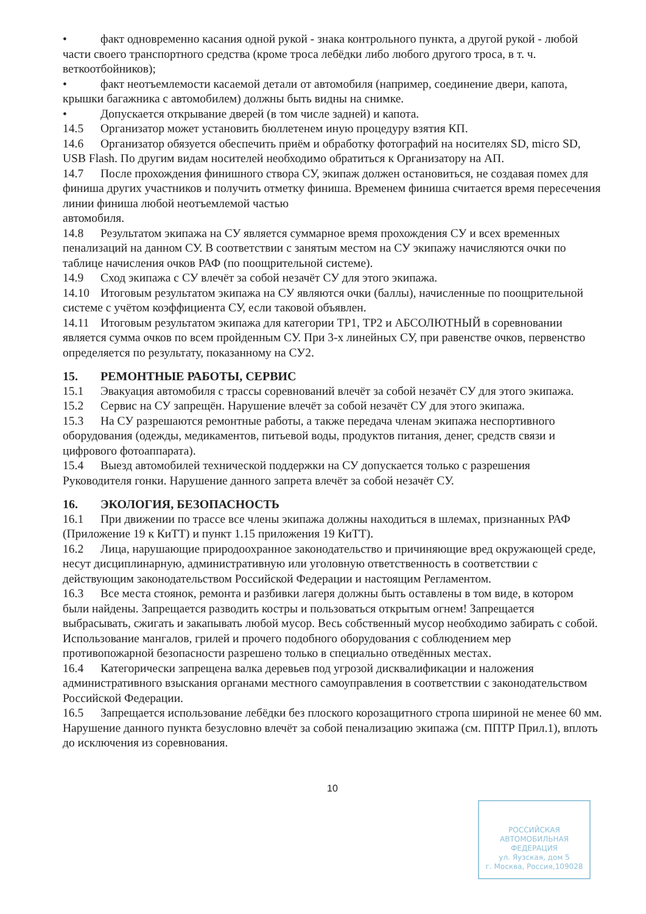• факт одновременно касания одной рукой - знака контрольного пункта, а другой рукой - любой части своего транспортного средства (кроме троса лебёдки либо любого другого троса, в т. ч. веткоотбойников);
• факт неотъемлемости касаемой детали от автомобиля (например, соединение двери, капота, крышки багажника с автомобилем) должны быть видны на снимке.
• Допускается открывание дверей (в том числе задней) и капота.
14.5 Организатор может установить бюллетенем иную процедуру взятия КП.
14.6 Организатор обязуется обеспечить приём и обработку фотографий на носителях SD, micro SD, USB Flash. По другим видам носителей необходимо обратиться к Организатору на АП.
14.7 После прохождения финишного створа СУ, экипаж должен остановиться, не создавая помех для финиша других участников и получить отметку финиша. Временем финиша считается время пересечения линии финиша любой неотъемлемой частью
автомобиля.
14.8 Результатом экипажа на СУ является суммарное время прохождения СУ и всех временных пенализаций на данном СУ. В соответствии с занятым местом на СУ экипажу начисляются очки по таблице начисления очков РАФ (по поощрительной системе).
14.9 Сход экипажа с СУ влечёт за собой незачёт СУ для этого экипажа.
14.10 Итоговым результатом экипажа на СУ являются очки (баллы), начисленные по поощрительной системе с учётом коэффициента СУ, если таковой объявлен.
14.11 Итоговым результатом экипажа для категории ТР1, ТР2 и АБСОЛЮТНЫЙ в соревновании является сумма очков по всем пройденным СУ. При 3-х линейных СУ, при равенстве очков, первенство определяется по результату, показанному на СУ2.
15. РЕМОНТНЫЕ РАБОТЫ, СЕРВИС
15.1 Эвакуация автомобиля с трассы соревнований влечёт за собой незачёт СУ для этого экипажа.
15.2 Сервис на СУ запрещён. Нарушение влечёт за собой незачёт СУ для этого экипажа.
15.3 На СУ разрешаются ремонтные работы, а также передача членам экипажа неспортивного оборудования (одежды, медикаментов, питьевой воды, продуктов питания, денег, средств связи и цифрового фотоаппарата).
15.4 Выезд автомобилей технической поддержки на СУ допускается только с разрешения Руководителя гонки. Нарушение данного запрета влечёт за собой незачёт СУ.
16. ЭКОЛОГИЯ, БЕЗОПАСНОСТЬ
16.1 При движении по трассе все члены экипажа должны находиться в шлемах, признанных РАФ (Приложение 19 к КиТТ) и пункт 1.15 приложения 19 КиТТ).
16.2 Лица, нарушающие природоохранное законодательство и причиняющие вред окружающей среде, несут дисциплинарную, административную или уголовную ответственность в соответствии с действующим законодательством Российской Федерации и настоящим Регламентом.
16.3 Все места стоянок, ремонта и разбивки лагеря должны быть оставлены в том виде, в котором были найдены. Запрещается разводить костры и пользоваться открытым огнем! Запрещается выбрасывать, сжигать и закапывать любой мусор. Весь собственный мусор необходимо забирать с собой. Использование мангалов, грилей и прочего подобного оборудования с соблюдением мер противопожарной безопасности разрешено только в специально отведённых местах.
16.4 Категорически запрещена валка деревьев под угрозой дисквалификации и наложения административного взыскания органами местного самоуправления в соответствии с законодательством Российской Федерации.
16.5 Запрещается использование лебёдки без плоского корозащитного стропа шириной не менее 60 мм. Нарушение данного пункта безусловно влечёт за собой пенализацию экипажа (см. ППТР Прил.1), вплоть до исключения из соревнования.
10
РОССИЙСКАЯ
АВТОМОБИЛЬНАЯ
ФЕДЕРАЦИЯ
ул. Яузская, дом 5
г. Москва, Россия,109028